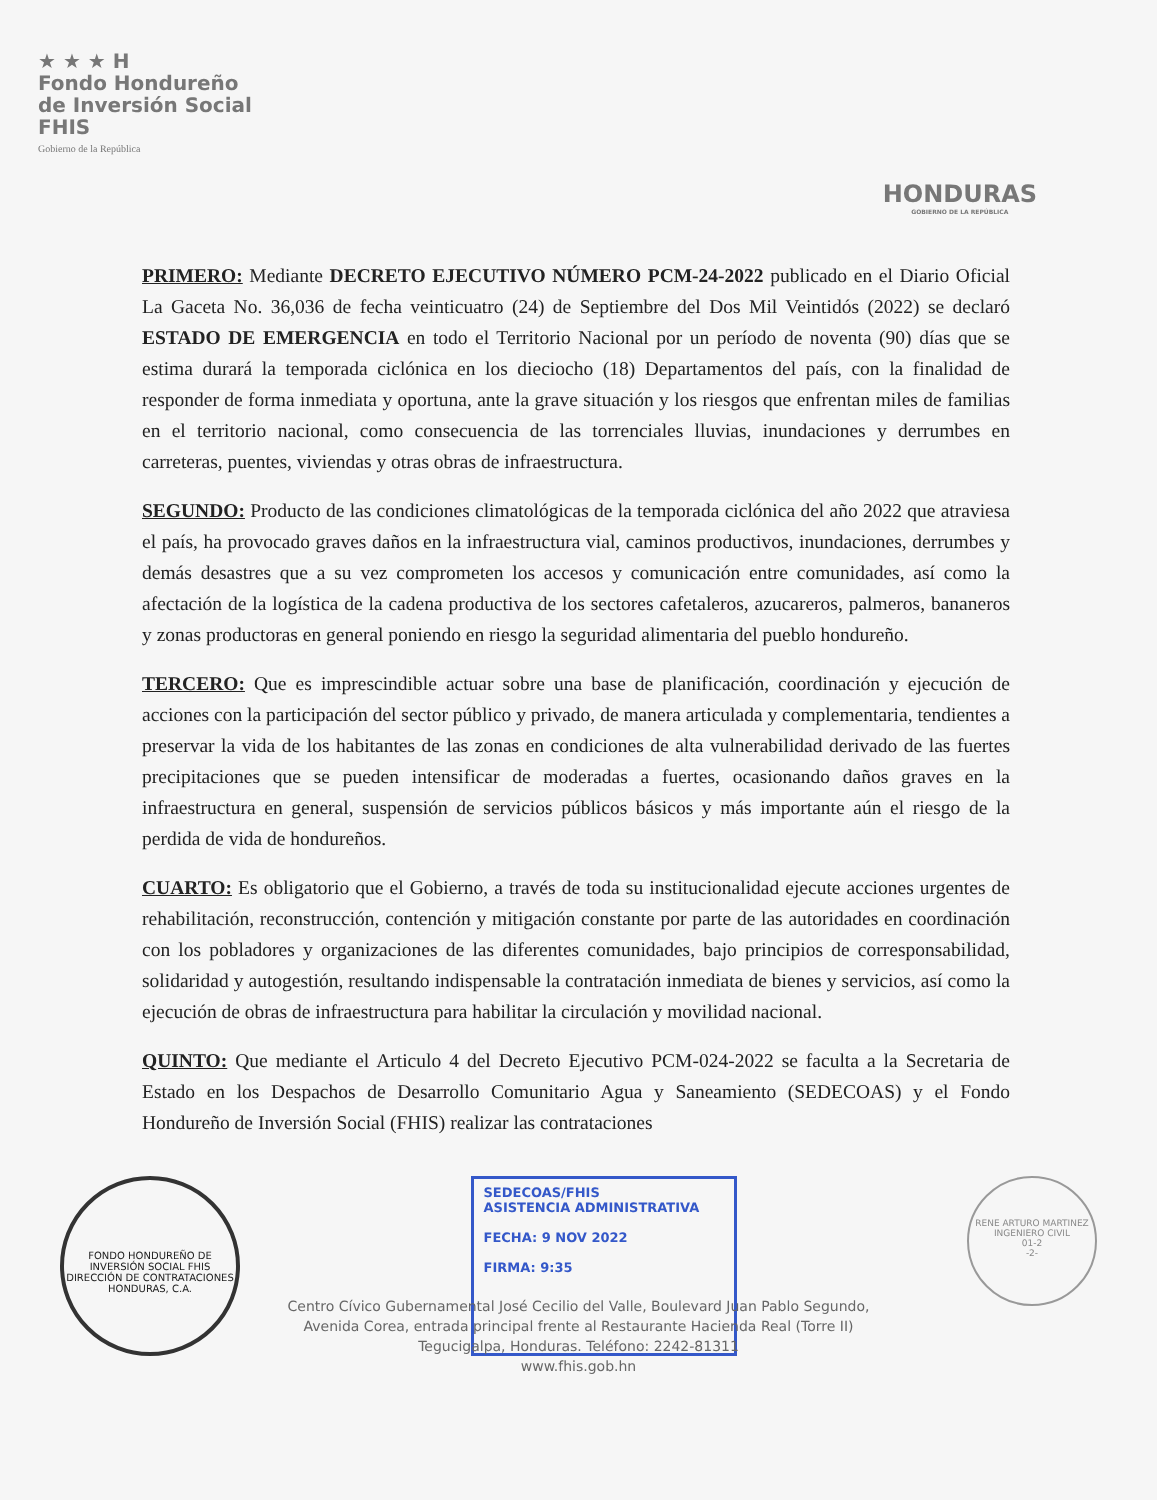★ ★ ★ H
Fondo Hondureño
de Inversión Social
FHIS
Gobierno de la República
HONDURAS
GOBIERNO DE LA REPÚBLICA
PRIMERO: Mediante DECRETO EJECUTIVO NÚMERO PCM-24-2022 publicado en el Diario Oficial La Gaceta No. 36,036 de fecha veinticuatro (24) de Septiembre del Dos Mil Veintidós (2022) se declaró ESTADO DE EMERGENCIA en todo el Territorio Nacional por un período de noventa (90) días que se estima durará la temporada ciclónica en los dieciocho (18) Departamentos del país, con la finalidad de responder de forma inmediata y oportuna, ante la grave situación y los riesgos que enfrentan miles de familias en el territorio nacional, como consecuencia de las torrenciales lluvias, inundaciones y derrumbes en carreteras, puentes, viviendas y otras obras de infraestructura.
SEGUNDO: Producto de las condiciones climatológicas de la temporada ciclónica del año 2022 que atraviesa el país, ha provocado graves daños en la infraestructura vial, caminos productivos, inundaciones, derrumbes y demás desastres que a su vez comprometen los accesos y comunicación entre comunidades, así como la afectación de la logística de la cadena productiva de los sectores cafetaleros, azucareros, palmeros, bananeros y zonas productoras en general poniendo en riesgo la seguridad alimentaria del pueblo hondureño.
TERCERO: Que es imprescindible actuar sobre una base de planificación, coordinación y ejecución de acciones con la participación del sector público y privado, de manera articulada y complementaria, tendientes a preservar la vida de los habitantes de las zonas en condiciones de alta vulnerabilidad derivado de las fuertes precipitaciones que se pueden intensificar de moderadas a fuertes, ocasionando daños graves en la infraestructura en general, suspensión de servicios públicos básicos y más importante aún el riesgo de la perdida de vida de hondureños.
CUARTO: Es obligatorio que el Gobierno, a través de toda su institucionalidad ejecute acciones urgentes de rehabilitación, reconstrucción, contención y mitigación constante por parte de las autoridades en coordinación con los pobladores y organizaciones de las diferentes comunidades, bajo principios de corresponsabilidad, solidaridad y autogestión, resultando indispensable la contratación inmediata de bienes y servicios, así como la ejecución de obras de infraestructura para habilitar la circulación y movilidad nacional.
QUINTO: Que mediante el Articulo 4 del Decreto Ejecutivo PCM-024-2022 se faculta a la Secretaria de Estado en los Despachos de Desarrollo Comunitario Agua y Saneamiento (SEDECOAS) y el Fondo Hondureño de Inversión Social (FHIS) realizar las contrataciones
FONDO HONDUREÑO DE INVERSIÓN SOCIAL FHIS
DIRECCIÓN DE CONTRATACIONES
HONDURAS, C.A.
SEDECOAS/FHIS
ASISTENCIA ADMINISTRATIVA
FECHA: 9 NOV 2022
FIRMA: 9:35
RENE ARTURO MARTINEZ
INGENIERO CIVIL
01-2
-2-
Centro Cívico Gubernamental José Cecilio del Valle, Boulevard Juan Pablo Segundo,
Avenida Corea, entrada principal frente al Restaurante Hacienda Real (Torre II)
Tegucigalpa, Honduras. Teléfono: 2242-81311
www.fhis.gob.hn